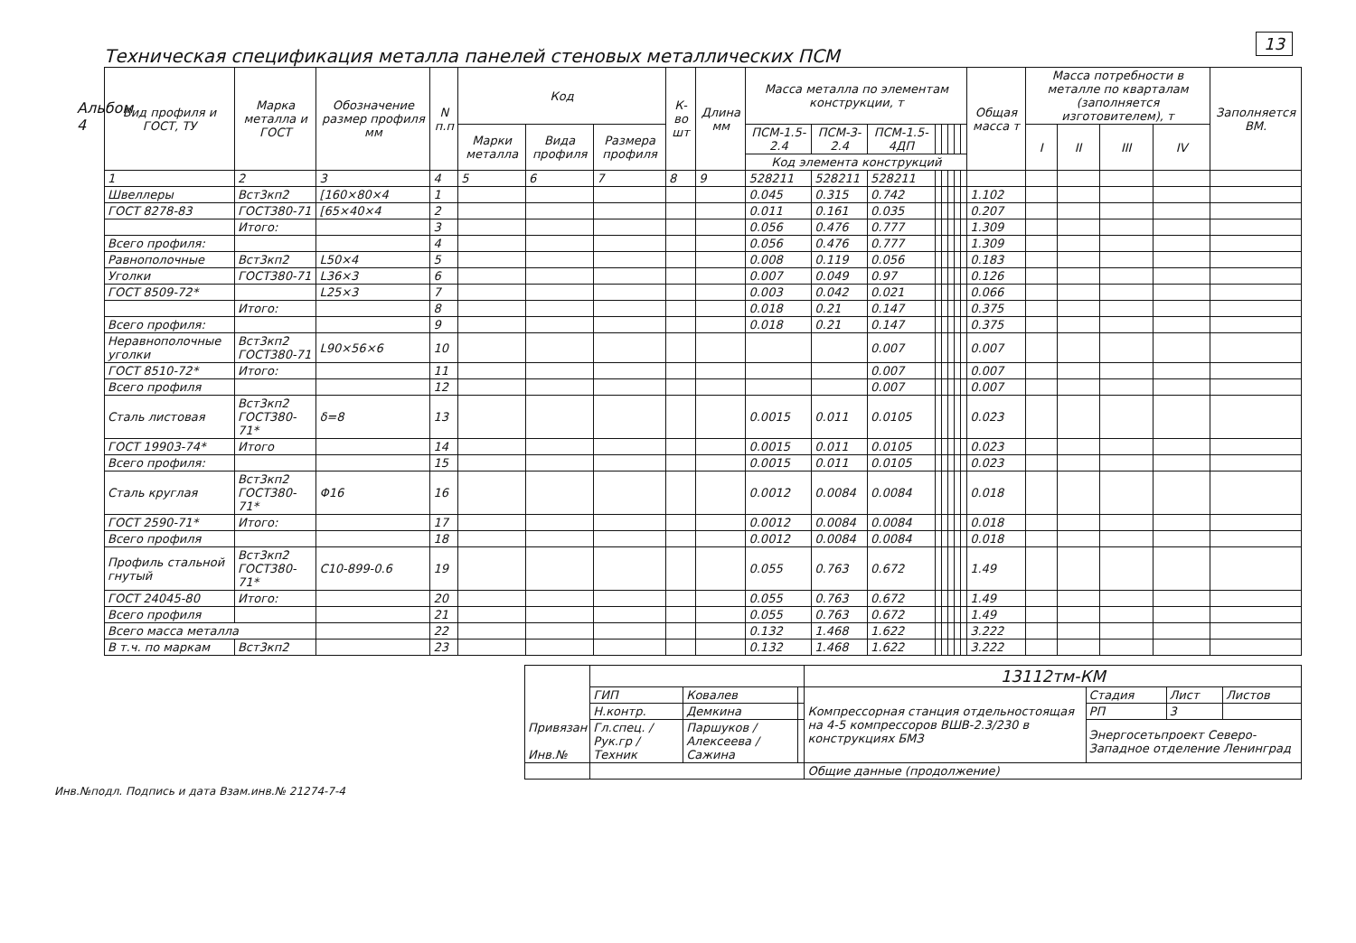13
Альбом 4
Техническая спецификация металла панелей стеновых металлических ПСМ
| Вид профиля и ГОСТ, ТУ | Марка металла и ГОСТ | Обозначение размер профиля мм | N п.п | Код | | | К-во шт | Длина мм | Масса металла по элементам конструкции, т | | | | | | | | Общая масса т | Масса потребности в металле по кварталам (заполняется изготовителем), т | | | | Заполняется ВМ. |
| --- | --- | --- | --- | --- | --- | --- | --- | --- | --- | --- | --- | --- | --- | --- | --- | --- | --- | --- | --- | --- | --- | --- |
| | | | | Марки металла | Вида профиля | Размера профиля | | | ПСМ-1.5-2.4 | ПСМ-3-2.4 | ПСМ-1.5-4ДП | | | | | | | I | II | III | IV | |
| | | | | | | | | | Код элемента конструкций | | | | | | | | | | | | | |
| 1 | 2 | 3 | 4 | 5 | 6 | 7 | 8 | 9 | 528211 | 528211 | 528211 | | | | | | | | | | | |
| Швеллеры | Вст3кп2 | [160×80×4 | 1 | | | | | | 0.045 | 0.315 | 0.742 | | | | | | 1.102 | | | | | |
| ГОСТ 8278-83 | ГОСТ380-71 | [65×40×4 | 2 | | | | | | 0.011 | 0.161 | 0.035 | | | | | | 0.207 | | | | | |
| | Итого: | | 3 | | | | | | 0.056 | 0.476 | 0.777 | | | | | | 1.309 | | | | | |
| Всего профиля: | | | 4 | | | | | | 0.056 | 0.476 | 0.777 | | | | | | 1.309 | | | | | |
| Равнополочные | Вст3кп2 | L50×4 | 5 | | | | | | 0.008 | 0.119 | 0.056 | | | | | | 0.183 | | | | | |
| Уголки | ГОСТ380-71 | L36×3 | 6 | | | | | | 0.007 | 0.049 | 0.97 | | | | | | 0.126 | | | | | |
| ГОСТ 8509-72* | | L25×3 | 7 | | | | | | 0.003 | 0.042 | 0.021 | | | | | | 0.066 | | | | | |
| | Итого: | | 8 | | | | | | 0.018 | 0.21 | 0.147 | | | | | | 0.375 | | | | | |
| Всего профиля: | | | 9 | | | | | | 0.018 | 0.21 | 0.147 | | | | | | 0.375 | | | | | |
| Неравнополочные уголки | Вст3кп2 ГОСТ380-71 | L90×56×6 | 10 | | | | | | | | 0.007 | | | | | | 0.007 | | | | | |
| ГОСТ 8510-72* | Итого: | | 11 | | | | | | | | 0.007 | | | | | | 0.007 | | | | | |
| Всего профиля | | | 12 | | | | | | | | 0.007 | | | | | | 0.007 | | | | | |
| Сталь листовая | Вст3кп2 ГОСТ380-71* | δ=8 | 13 | | | | | | 0.0015 | 0.011 | 0.0105 | | | | | | 0.023 | | | | | |
| ГОСТ 19903-74* | Итого | | 14 | | | | | | 0.0015 | 0.011 | 0.0105 | | | | | | 0.023 | | | | | |
| Всего профиля: | | | 15 | | | | | | 0.0015 | 0.011 | 0.0105 | | | | | | 0.023 | | | | | |
| Сталь круглая | Вст3кп2 ГОСТ380-71* | Φ16 | 16 | | | | | | 0.0012 | 0.0084 | 0.0084 | | | | | | 0.018 | | | | | |
| ГОСТ 2590-71* | Итого: | | 17 | | | | | | 0.0012 | 0.0084 | 0.0084 | | | | | | 0.018 | | | | | |
| Всего профиля | | | 18 | | | | | | 0.0012 | 0.0084 | 0.0084 | | | | | | 0.018 | | | | | |
| Профиль стальной гнутый | Вст3кп2 ГОСТ380-71* | С10-899-0.6 | 19 | | | | | | 0.055 | 0.763 | 0.672 | | | | | | 1.49 | | | | | |
| ГОСТ 24045-80 | Итого: | | 20 | | | | | | 0.055 | 0.763 | 0.672 | | | | | | 1.49 | | | | | |
| Всего профиля | | | 21 | | | | | | 0.055 | 0.763 | 0.672 | | | | | | 1.49 | | | | | |
| Всего масса металла | | | 22 | | | | | | 0.132 | 1.468 | 1.622 | | | | | | 3.222 | | | | | |
| В т.ч. по маркам | Вст3кп2 | | 23 | | | | | | 0.132 | 1.468 | 1.622 | | | | | | 3.222 | | | | | |
| Привязан Инв.№ | | | | 13112тм-КМ | | | |
| | ГИП | Ковалев | | Компрессорная станция отдельностоящая на 4-5 компрессоров ВШВ-2.3/230 в конструкциях БМЗ | Стадия | Лист | Листов |
| | Н.контр. | Демкина | | | РП | 3 | |
| | Гл.спец. / Рук.гр / Техник | Паршуков / Алексеева / Сажина | | | Энергосетьпроект Северо-Западное отделение Ленинград | | |
| | | | | Общие данные (продолжение) | | | |
Инв.№подл. Подпись и дата Взам.инв.№ 21274-7-4